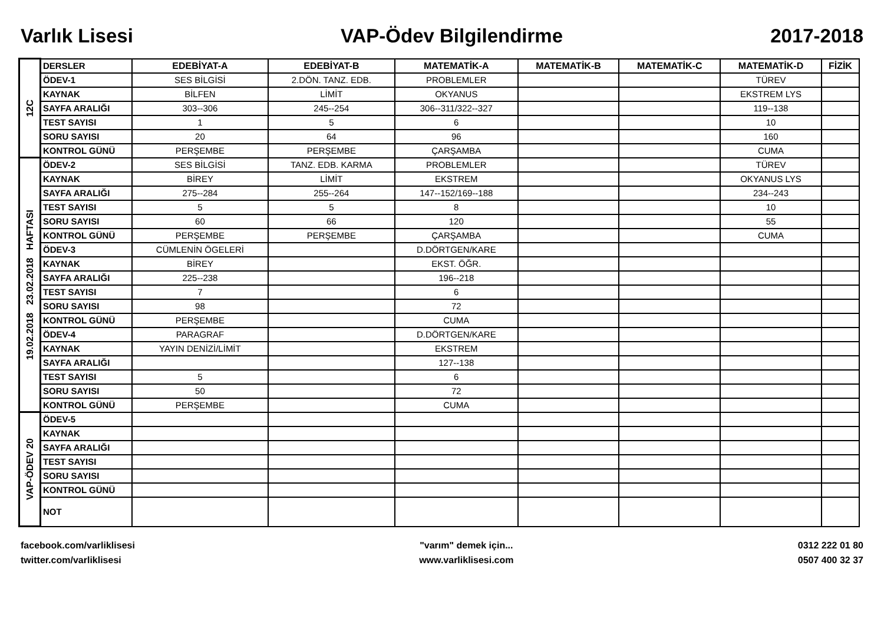Varlık Lisesi VAP-Ödev Bilgilendirme 2017-2018
| 12C | DERSLER | EDEBİYAT-A | EDEBİYAT-B | MATEMATİK-A | MATEMATİK-B | MATEMATİK-C | MATEMATİK-D | FİZİK |
| | ÖDEV-1 | SES BİLGİSİ | 2.DÖN. TANZ. EDB. | PROBLEMLER | | | TÜREV | |
| | KAYNAK | BİLFEN | LİMİT | OKYANUS | | | EKSTREM LYS | |
| | SAYFA ARALIĞI | 303--306 | 245--254 | 306--311/322--327 | | | 119--138 | |
| | TEST SAYISI | 1 | 5 | 6 | | | 10 | |
| | SORU SAYISI | 20 | 64 | 96 | | | 160 | |
| | KONTROL GÜNÜ | PERŞEMBE | PERŞEMBE | ÇARŞAMBA | | | CUMA | |
| 19.02.2018 23.02.2018 HAFTASI | ÖDEV-2 | SES BİLGİSİ | TANZ. EDB. KARMA | PROBLEMLER | | | TÜREV | |
| | KAYNAK | BİREY | LİMİT | EKSTREM | | | OKYANUS LYS | |
| | SAYFA ARALIĞI | 275--284 | 255--264 | 147--152/169--188 | | | 234--243 | |
| | TEST SAYISI | 5 | 5 | 8 | | | 10 | |
| | SORU SAYISI | 60 | 66 | 120 | | | 55 | |
| | KONTROL GÜNÜ | PERŞEMBE | PERŞEMBE | ÇARŞAMBA | | | CUMA | |
| | ÖDEV-3 | CÜMLENİN ÖGELERİ | | D.DÖRTGEN/KARE | | | | |
| | KAYNAK | BİREY | | EKST. ÖĞR. | | | | |
| | SAYFA ARALIĞI | 225--238 | | 196--218 | | | | |
| | TEST SAYISI | 7 | | 6 | | | | |
| | SORU SAYISI | 98 | | 72 | | | | |
| | KONTROL GÜNÜ | PERŞEMBE | | CUMA | | | | |
| | ÖDEV-4 | PARAGRAF | | D.DÖRTGEN/KARE | | | | |
| | KAYNAK | YAYIN DENİZİ/LİMİT | | EKSTREM | | | | |
| | SAYFA ARALIĞI | | | 127--138 | | | | |
| | TEST SAYISI | 5 | | 6 | | | | |
| | SORU SAYISI | 50 | | 72 | | | | |
| | KONTROL GÜNÜ | PERŞEMBE | | CUMA | | | | |
| VAP-ÖDEV 20 | ÖDEV-5 | | | | | | | |
| | KAYNAK | | | | | | | |
| | SAYFA ARALIĞI | | | | | | | |
| | TEST SAYISI | | | | | | | |
| | SORU SAYISI | | | | | | | |
| | KONTROL GÜNÜ | | | | | | | |
| | NOT | | | | | | | |
facebook.com/varliklisesi
twitter.com/varliklisesi
"varım" demek için...
www.varliklisesi.com
0312 222 01 80
0507 400 32 37